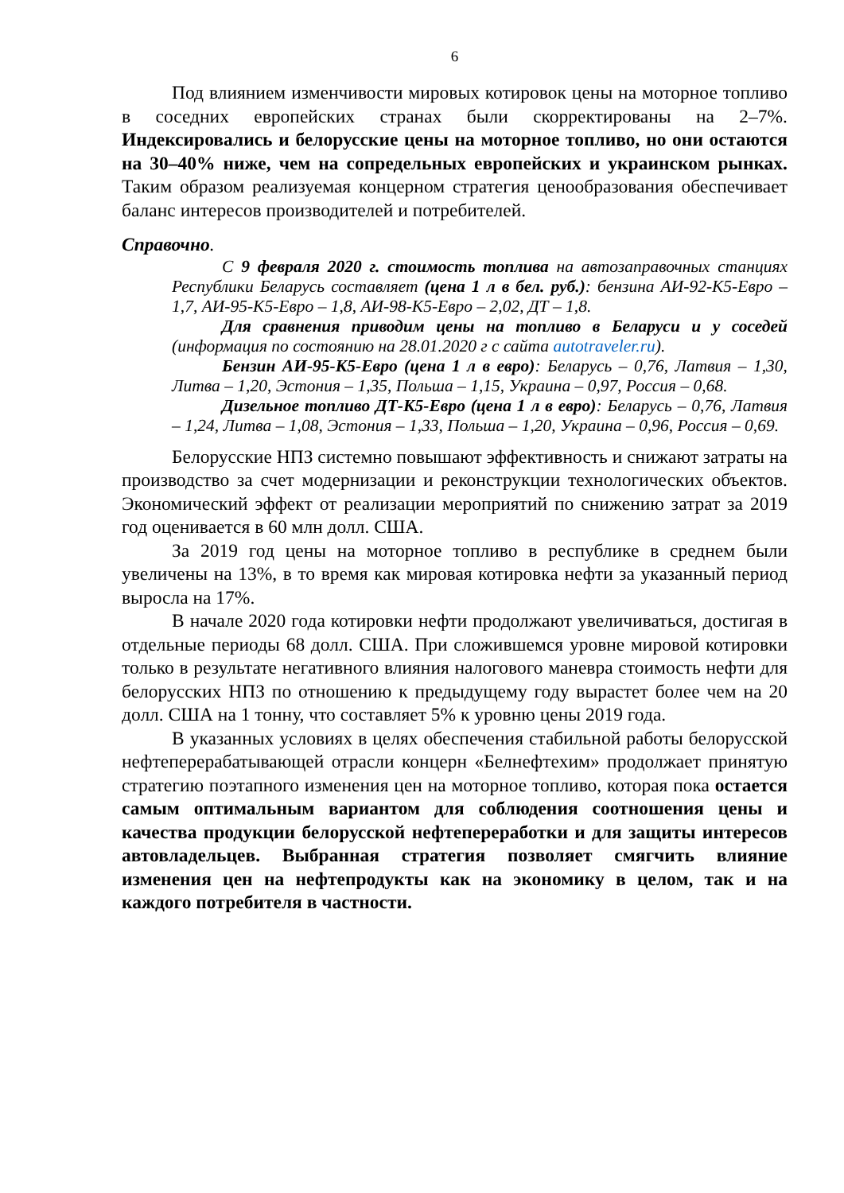6
Под влиянием изменчивости мировых котировок цены на моторное топливо в соседних европейских странах были скорректированы на 2–7%. Индексировались и белорусские цены на моторное топливо, но они остаются на 30–40% ниже, чем на сопредельных европейских и украинском рынках. Таким образом реализуемая концерном стратегия ценообразования обеспечивает баланс интересов производителей и потребителей.
Справочно.
С 9 февраля 2020 г. стоимость топлива на автозаправочных станциях Республики Беларусь составляет (цена 1 л в бел. руб.): бензина АИ-92-К5-Евро – 1,7, АИ-95-К5-Евро – 1,8, АИ-98-К5-Евро – 2,02, ДТ – 1,8.
Для сравнения приводим цены на топливо в Беларуси и у соседей (информация по состоянию на 28.01.2020 г с сайта autotraveler.ru).
Бензин АИ-95-К5-Евро (цена 1 л в евро): Беларусь – 0,76, Латвия – 1,30, Литва – 1,20, Эстония – 1,35, Польша – 1,15, Украина – 0,97, Россия – 0,68.
Дизельное топливо ДТ-К5-Евро (цена 1 л в евро): Беларусь – 0,76, Латвия – 1,24, Литва – 1,08, Эстония – 1,33, Польша – 1,20, Украина – 0,96, Россия – 0,69.
Белорусские НПЗ системно повышают эффективность и снижают затраты на производство за счет модернизации и реконструкции технологических объектов. Экономический эффект от реализации мероприятий по снижению затрат за 2019 год оценивается в 60 млн долл. США.
За 2019 год цены на моторное топливо в республике в среднем были увеличены на 13%, в то время как мировая котировка нефти за указанный период выросла на 17%.
В начале 2020 года котировки нефти продолжают увеличиваться, достигая в отдельные периоды 68 долл. США. При сложившемся уровне мировой котировки только в результате негативного влияния налогового маневра стоимость нефти для белорусских НПЗ по отношению к предыдущему году вырастет более чем на 20 долл. США на 1 тонну, что составляет 5% к уровню цены 2019 года.
В указанных условиях в целях обеспечения стабильной работы белорусской нефтеперерабатывающей отрасли концерн «Белнефтехим» продолжает принятую стратегию поэтапного изменения цен на моторное топливо, которая пока остается самым оптимальным вариантом для соблюдения соотношения цены и качества продукции белорусской нефтепереработки и для защиты интересов автовладельцев. Выбранная стратегия позволяет смягчить влияние изменения цен на нефтепродукты как на экономику в целом, так и на каждого потребителя в частности.